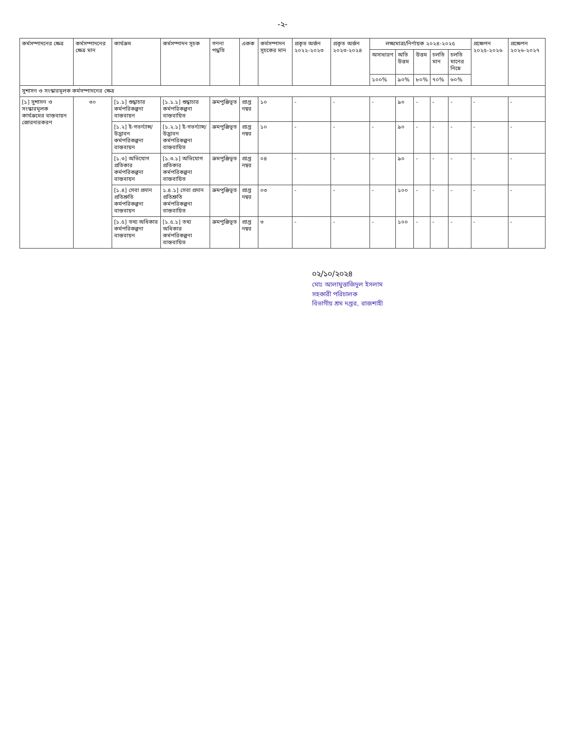-২-
| কর্মসম্পাদনের ক্ষেত্র | কর্মসম্পাদনের ক্ষেত্র মান | কার্যক্রম | কর্মসম্পাদন সূচক | গণনা পদ্ধতি | একক | কর্মসম্পাদন সূচকের মান | প্রকৃত অর্জন ২০২২-২০২৩ | প্রকৃত অর্জন ২০২৩-২০২৪ | লক্ষ্যমাত্রা/নির্ণায়ক ২০২৪-২০২৫ | | | | | প্রক্ষেপন ২০২৫-২০২৬ | প্রক্ষেপন ২০২৬-২০২৭ |
| --- | --- | --- | --- | --- | --- | --- | --- | --- | --- | --- | --- | --- | --- | --- | --- |
| | | | | | | | | | অসাধারণ | অতি উত্তম | উত্তম | চলতি মান | চলতি মানের নিম্নে | | |
| | | | | | | | | | ১০০% | ৯০% | ৮০% | ৭০% | ৬০% | | |
| সুশাসন ও সংস্কারমূলক কর্মসম্পাদনের ক্ষেত্র | | | | | | | | | | | | | | | |
| [১] সুশাসন ও সংস্কারমূলক কার্যক্রমের বাস্তবায়ন জোরদারকরণ | ৩০ | [১.১] শুদ্ধাচার কর্মপরিকল্পনা বাস্তবায়ন | [১.১.১] শুদ্ধাচার কর্মপরিকল্পনা বাস্তবায়িত | ক্রমপুঞ্জিভূত | প্রাপ্ত নম্বর | ১০ | - | - | - | ৯০ | - | - | - | - | - |
| | | [১.২] ই-গভর্ন্যান্স/ উদ্ভাবন কর্মপরিকল্পনা বাস্তবায়ন | [১.২.১] ই-গভর্ন্যান্স/ উদ্ভাবন কর্মপরিকল্পনা বাস্তবায়িত | ক্রমপুঞ্জিভূত | প্রাপ্ত নম্বর | ১০ | - | - | - | ৯০ | - | - | - | - | - |
| | | [১.৩] অভিযোগ প্রতিকার কর্মপরিকল্পনা বাস্তবায়ন | [১.৩.১] অভিযোগ প্রতিকার কর্মপরিকল্পনা বাস্তবায়িত | ক্রমপুঞ্জিভূত | প্রাপ্ত নম্বর | ০৪ | - | - | - | ৯০ | - | - | - | - | - |
| | | [১.৪] সেবা প্রদান প্রতিশ্রুতি কর্মপরিকল্পনা বাস্তবায়ন | ১.৪.১] সেবা প্রদান প্রতিশ্রুতি কর্মপরিকল্পনা বাস্তবায়িত | ক্রমপুঞ্জিভূত | প্রাপ্ত নম্বর | ০৩ | - | - | - | ১০০ | - | - | - | - | - |
| | | [১.৫] তথ্য অধিকার কর্মপরিকল্পনা বাস্তবায়ন | [১.৫.১] তথ্য অধিকার কর্মপরিকল্পনা বাস্তবায়িত | ক্রমপুঞ্জিভূত | প্রাপ্ত নম্বর | ৩ | - | - | - | ১০০ | - | - | - | - | - |
০২/১০/২০২৪
মোঃ আলামুত্তাজিদুল ইসলাম
সহকারী পরিচালক
বিভাগীয় শ্রম দপ্তর, রাজশাহী